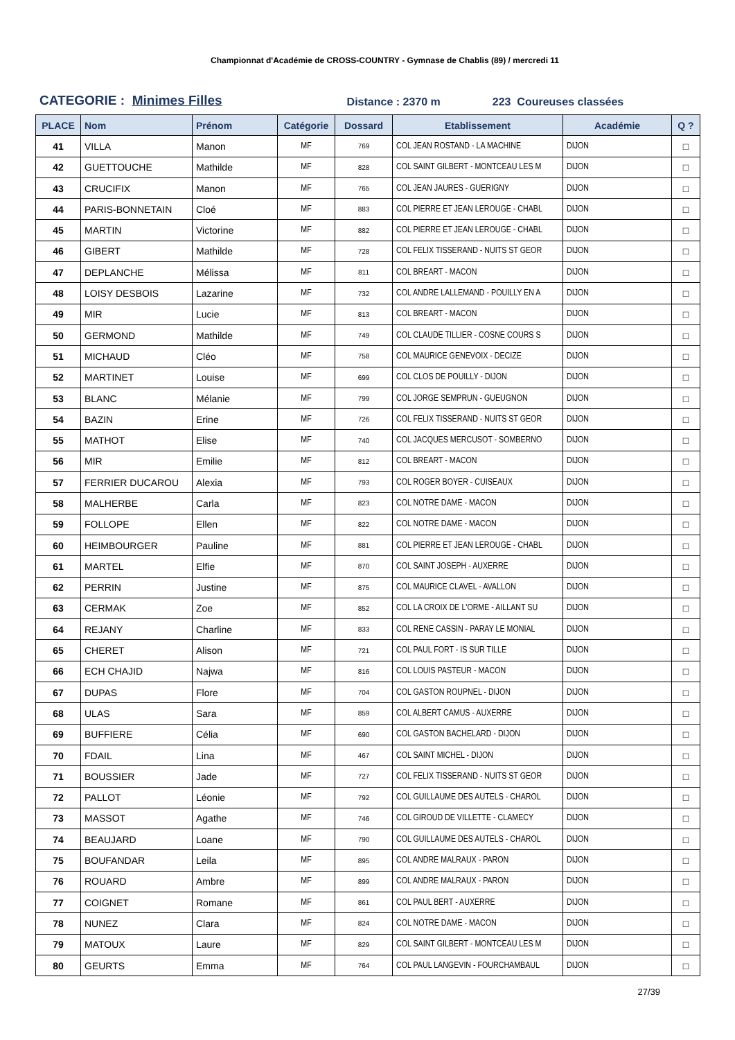Championnat d'Académie de CROSS-COUNTRY - Gymnase de Chablis (89) / mercredi 11
CATEGORIE : Minimes Filles Distance : 2370 m 223 Coureuses classées
| PLACE | Nom | Prénom | Catégorie | Dossard | Etablissement | Académie | Q ? |
| --- | --- | --- | --- | --- | --- | --- | --- |
| 41 | VILLA | Manon | MF | 769 | COL JEAN ROSTAND - LA MACHINE | DIJON | □ |
| 42 | GUETTOUCHE | Mathilde | MF | 828 | COL SAINT GILBERT - MONTCEAU LES M | DIJON | □ |
| 43 | CRUCIFIX | Manon | MF | 765 | COL JEAN JAURES - GUERIGNY | DIJON | □ |
| 44 | PARIS-BONNETAIN | Cloé | MF | 883 | COL PIERRE ET JEAN LEROUGE - CHABL | DIJON | □ |
| 45 | MARTIN | Victorine | MF | 882 | COL PIERRE ET JEAN LEROUGE - CHABL | DIJON | □ |
| 46 | GIBERT | Mathilde | MF | 728 | COL FELIX TISSERAND - NUITS ST GEOR | DIJON | □ |
| 47 | DEPLANCHE | Mélissa | MF | 811 | COL BREART - MACON | DIJON | □ |
| 48 | LOISY DESBOIS | Lazarine | MF | 732 | COL ANDRE LALLEMAND - POUILLY EN A | DIJON | □ |
| 49 | MIR | Lucie | MF | 813 | COL BREART - MACON | DIJON | □ |
| 50 | GERMOND | Mathilde | MF | 749 | COL CLAUDE TILLIER - COSNE COURS S | DIJON | □ |
| 51 | MICHAUD | Cléo | MF | 758 | COL MAURICE GENEVOIX - DECIZE | DIJON | □ |
| 52 | MARTINET | Louise | MF | 699 | COL CLOS DE POUILLY - DIJON | DIJON | □ |
| 53 | BLANC | Mélanie | MF | 799 | COL JORGE SEMPRUN - GUEUGNON | DIJON | □ |
| 54 | BAZIN | Erine | MF | 726 | COL FELIX TISSERAND - NUITS ST GEOR | DIJON | □ |
| 55 | MATHOT | Elise | MF | 740 | COL JACQUES MERCUSOT - SOMBERNO | DIJON | □ |
| 56 | MIR | Emilie | MF | 812 | COL BREART - MACON | DIJON | □ |
| 57 | FERRIER DUCAROU | Alexia | MF | 793 | COL ROGER BOYER - CUISEAUX | DIJON | □ |
| 58 | MALHERBE | Carla | MF | 823 | COL NOTRE DAME - MACON | DIJON | □ |
| 59 | FOLLOPE | Ellen | MF | 822 | COL NOTRE DAME - MACON | DIJON | □ |
| 60 | HEIMBOURGER | Pauline | MF | 881 | COL PIERRE ET JEAN LEROUGE - CHABL | DIJON | □ |
| 61 | MARTEL | Elfie | MF | 870 | COL SAINT JOSEPH - AUXERRE | DIJON | □ |
| 62 | PERRIN | Justine | MF | 875 | COL MAURICE CLAVEL - AVALLON | DIJON | □ |
| 63 | CERMAK | Zoe | MF | 852 | COL LA CROIX DE L'ORME - AILLANT SU | DIJON | □ |
| 64 | REJANY | Charline | MF | 833 | COL RENE CASSIN - PARAY LE MONIAL | DIJON | □ |
| 65 | CHERET | Alison | MF | 721 | COL PAUL FORT - IS SUR TILLE | DIJON | □ |
| 66 | ECH CHAJID | Najwa | MF | 816 | COL LOUIS PASTEUR - MACON | DIJON | □ |
| 67 | DUPAS | Flore | MF | 704 | COL GASTON ROUPNEL - DIJON | DIJON | □ |
| 68 | ULAS | Sara | MF | 859 | COL ALBERT CAMUS - AUXERRE | DIJON | □ |
| 69 | BUFFIERE | Célia | MF | 690 | COL GASTON BACHELARD - DIJON | DIJON | □ |
| 70 | FDAIL | Lina | MF | 467 | COL SAINT MICHEL - DIJON | DIJON | □ |
| 71 | BOUSSIER | Jade | MF | 727 | COL FELIX TISSERAND - NUITS ST GEOR | DIJON | □ |
| 72 | PALLOT | Léonie | MF | 792 | COL GUILLAUME DES AUTELS - CHAROL | DIJON | □ |
| 73 | MASSOT | Agathe | MF | 746 | COL GIROUD DE VILLETTE - CLAMECY | DIJON | □ |
| 74 | BEAUJARD | Loane | MF | 790 | COL GUILLAUME DES AUTELS - CHAROL | DIJON | □ |
| 75 | BOUFANDAR | Leila | MF | 895 | COL ANDRE MALRAUX - PARON | DIJON | □ |
| 76 | ROUARD | Ambre | MF | 899 | COL ANDRE MALRAUX - PARON | DIJON | □ |
| 77 | COIGNET | Romane | MF | 861 | COL PAUL BERT - AUXERRE | DIJON | □ |
| 78 | NUNEZ | Clara | MF | 824 | COL NOTRE DAME - MACON | DIJON | □ |
| 79 | MATOUX | Laure | MF | 829 | COL SAINT GILBERT - MONTCEAU LES M | DIJON | □ |
| 80 | GEURTS | Emma | MF | 764 | COL PAUL LANGEVIN - FOURCHAMBAUL | DIJON | □ |
27/39